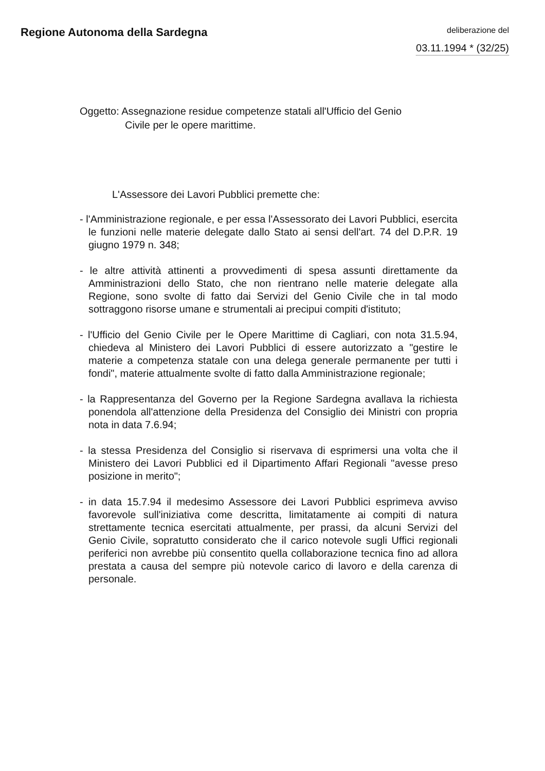Regione Autonoma della Sardegna
deliberazione del
03.11.1994 * (32/25)
Oggetto: Assegnazione residue competenze statali all'Ufficio del Genio
Civile per le opere marittime.
L'Assessore dei Lavori Pubblici premette che:
- l'Amministrazione regionale, e per essa l'Assessorato dei Lavori Pubblici, esercita le funzioni nelle materie delegate dallo Stato ai sensi dell'art. 74 del D.P.R. 19 giugno 1979 n. 348;
- le altre attività attinenti a provvedimenti di spesa assunti direttamente da Amministrazioni dello Stato, che non rientrano nelle materie delegate alla Regione, sono svolte di fatto dai Servizi del Genio Civile che in tal modo sottraggono risorse umane e strumentali ai precipui compiti d'istituto;
- l'Ufficio del Genio Civile per le Opere Marittime di Cagliari, con nota 31.5.94, chiedeva al Ministero dei Lavori Pubblici di essere autorizzato a "gestire le materie a competenza statale con una delega generale permanente per tutti i fondi", materie attualmente svolte di fatto dalla Amministrazione regionale;
- la Rappresentanza del Governo per la Regione Sardegna avallava la richiesta ponendola all'attenzione della Presidenza del Consiglio dei Ministri con propria nota in data 7.6.94;
- la stessa Presidenza del Consiglio si riservava di esprimersi una volta che il Ministero dei Lavori Pubblici ed il Dipartimento Affari Regionali "avesse preso posizione in merito";
- in data 15.7.94 il medesimo Assessore dei Lavori Pubblici esprimeva avviso favorevole sull'iniziativa come descritta, limitatamente ai compiti di natura strettamente tecnica esercitati attualmente, per prassi, da alcuni Servizi del Genio Civile, sopratutto considerato che il carico notevole sugli Uffici regionali periferici non avrebbe più consentito quella collaborazione tecnica fino ad allora prestata a causa del sempre più notevole carico di lavoro e della carenza di personale.